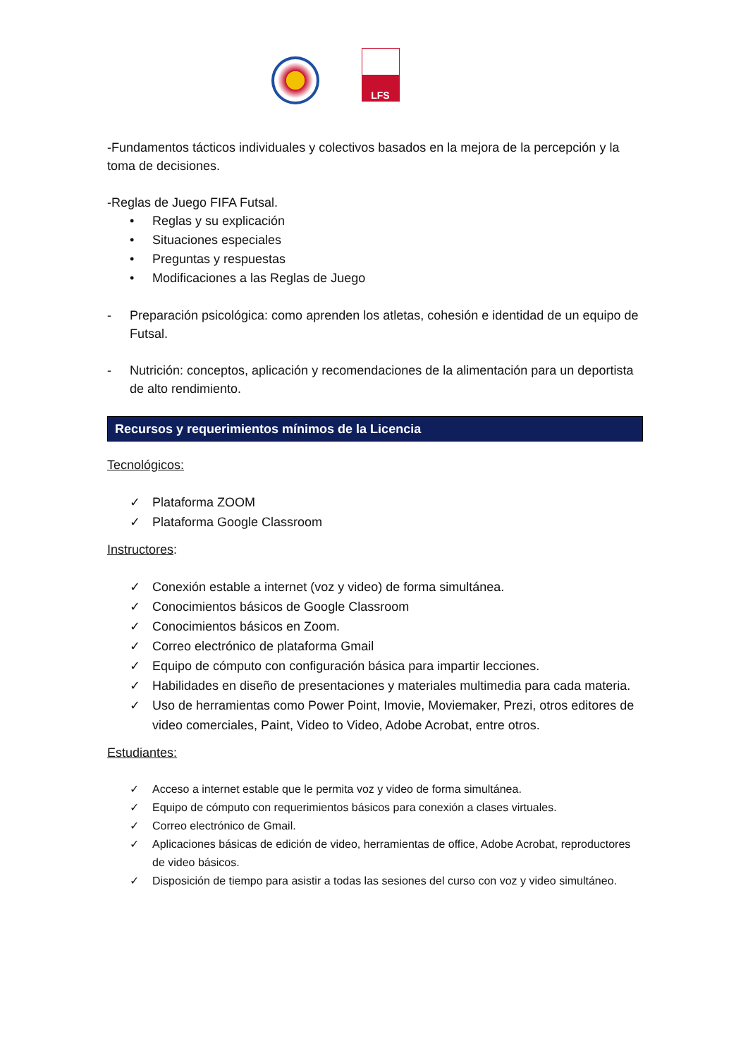LFS
-Fundamentos tácticos individuales y colectivos basados en la mejora de la percepción y la toma de decisiones.
-Reglas de Juego FIFA Futsal.
• Reglas y su explicación
• Situaciones especiales
• Preguntas y respuestas
• Modificaciones a las Reglas de Juego
- Preparación psicológica: como aprenden los atletas, cohesión e identidad de un equipo de Futsal.
- Nutrición: conceptos, aplicación y recomendaciones de la alimentación para un deportista de alto rendimiento.
Recursos y requerimientos mínimos de la Licencia
Tecnológicos:
✓ Plataforma ZOOM
✓ Plataforma Google Classroom
Instructores:
✓ Conexión estable a internet (voz y video) de forma simultánea.
✓ Conocimientos básicos de Google Classroom
✓ Conocimientos básicos en Zoom.
✓ Correo electrónico de plataforma Gmail
✓ Equipo de cómputo con configuración básica para impartir lecciones.
✓ Habilidades en diseño de presentaciones y materiales multimedia para cada materia.
✓ Uso de herramientas como Power Point, Imovie, Moviemaker, Prezi, otros editores de video comerciales, Paint, Video to Video, Adobe Acrobat, entre otros.
Estudiantes:
✓ Acceso a internet estable que le permita voz y video de forma simultánea.
✓ Equipo de cómputo con requerimientos básicos para conexión a clases virtuales.
✓ Correo electrónico de Gmail.
✓ Aplicaciones básicas de edición de video, herramientas de office, Adobe Acrobat, reproductores de video básicos.
✓ Disposición de tiempo para asistir a todas las sesiones del curso con voz y video simultáneo.